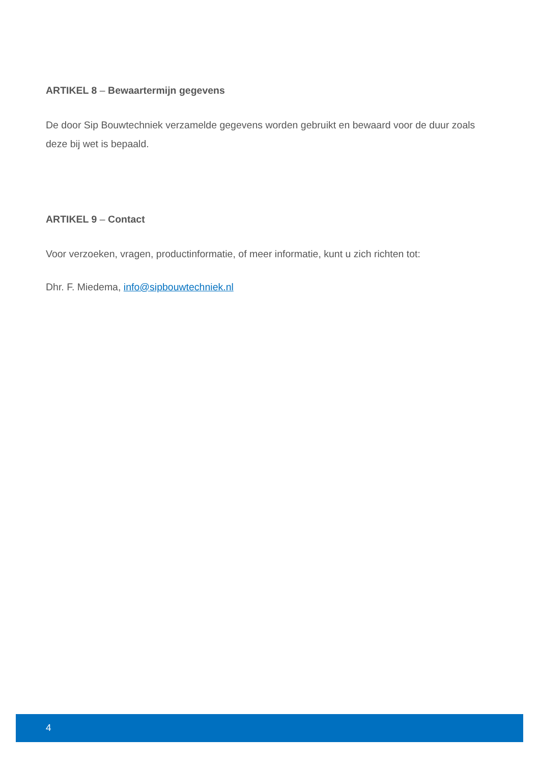ARTIKEL 8 – Bewaartermijn gegevens
De door Sip Bouwtechniek verzamelde gegevens worden gebruikt en bewaard voor de duur zoals deze bij wet is bepaald.
ARTIKEL 9 – Contact
Voor verzoeken, vragen, productinformatie, of meer informatie, kunt u zich richten tot:
Dhr. F. Miedema, info@sipbouwtechniek.nl
4